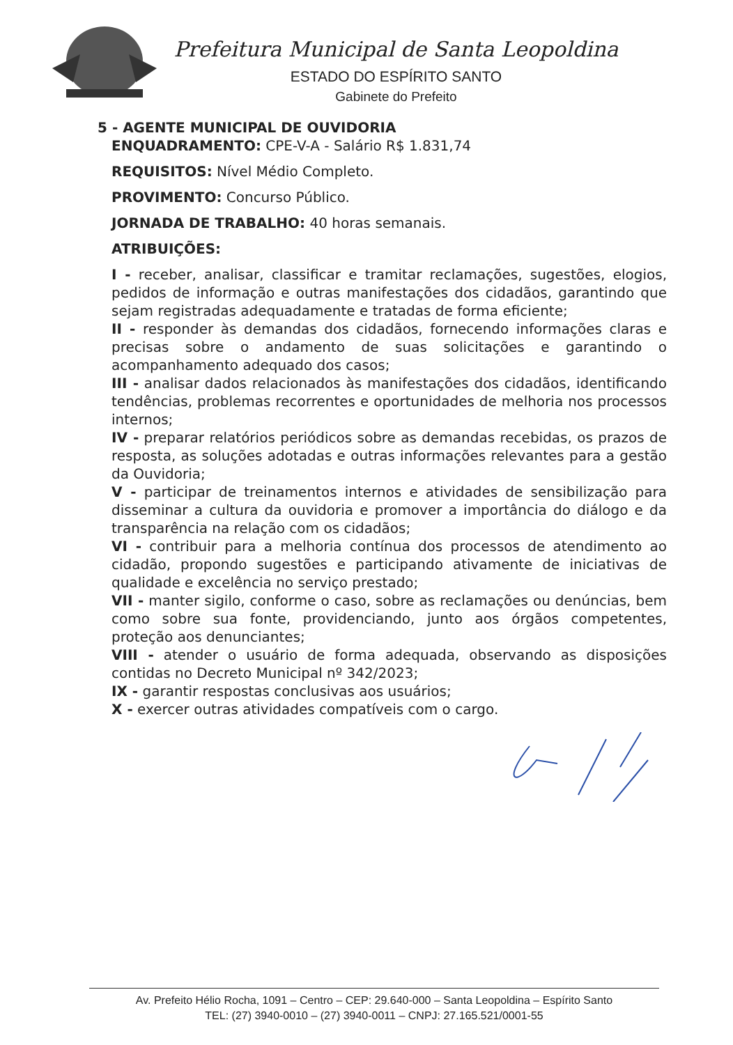Prefeitura Municipal de Santa Leopoldina
ESTADO DO ESPÍRITO SANTO
Gabinete do Prefeito
5 - AGENTE MUNICIPAL DE OUVIDORIA
ENQUADRAMENTO: CPE-V-A - Salário R$ 1.831,74
REQUISITOS: Nível Médio Completo.
PROVIMENTO: Concurso Público.
JORNADA DE TRABALHO: 40 horas semanais.
ATRIBUIÇÕES:
I - receber, analisar, classificar e tramitar reclamações, sugestões, elogios, pedidos de informação e outras manifestações dos cidadãos, garantindo que sejam registradas adequadamente e tratadas de forma eficiente;
II - responder às demandas dos cidadãos, fornecendo informações claras e precisas sobre o andamento de suas solicitações e garantindo o acompanhamento adequado dos casos;
III - analisar dados relacionados às manifestações dos cidadãos, identificando tendências, problemas recorrentes e oportunidades de melhoria nos processos internos;
IV - preparar relatórios periódicos sobre as demandas recebidas, os prazos de resposta, as soluções adotadas e outras informações relevantes para a gestão da Ouvidoria;
V - participar de treinamentos internos e atividades de sensibilização para disseminar a cultura da ouvidoria e promover a importância do diálogo e da transparência na relação com os cidadãos;
VI - contribuir para a melhoria contínua dos processos de atendimento ao cidadão, propondo sugestões e participando ativamente de iniciativas de qualidade e excelência no serviço prestado;
VII - manter sigilo, conforme o caso, sobre as reclamações ou denúncias, bem como sobre sua fonte, providenciando, junto aos órgãos competentes, proteção aos denunciantes;
VIII - atender o usuário de forma adequada, observando as disposições contidas no Decreto Municipal nº 342/2023;
IX - garantir respostas conclusivas aos usuários;
X - exercer outras atividades compatíveis com o cargo.
Av. Prefeito Hélio Rocha, 1091 – Centro – CEP: 29.640-000 – Santa Leopoldina – Espírito Santo
TEL: (27) 3940-0010 – (27) 3940-0011 – CNPJ: 27.165.521/0001-55